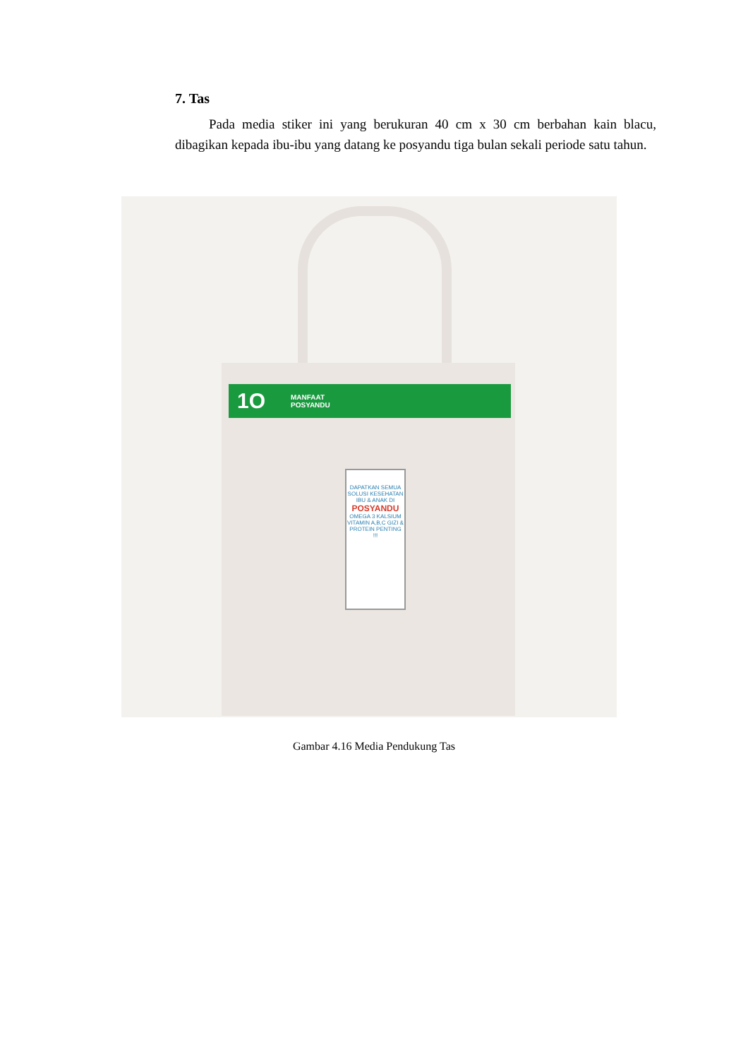7. Tas
Pada media stiker ini yang berukuran 40 cm x 30 cm berbahan kain blacu, dibagikan kepada ibu-ibu yang datang ke posyandu tiga bulan sekali periode satu tahun.
1O MANFAAT
POSYANDU
DAPATKAN SEMUA SOLUSI KESEHATAN IBU & ANAK DI
POSYANDU
OMEGA 3 KALSIUM VITAMIN A,B,C GIZI & PROTEIN PENTING !!!
Gambar 4.16 Media Pendukung Tas